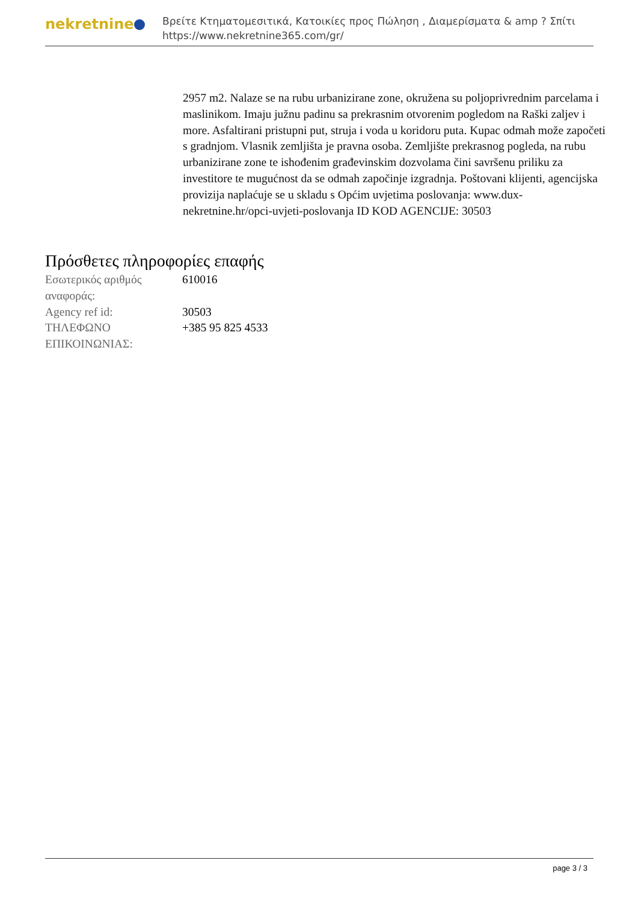nekretnine
Βρείτε Κτηματομεσιτικά, Κατοικίες προς Πώληση , Διαμερίσματα & amp ? Σπίτι
https://www.nekretnine365.com/gr/
2957 m2. Nalaze se na rubu urbanizirane zone, okružena su poljoprivrednim parcelama i maslinikom. Imaju južnu padinu sa prekrasnim otvorenim pogledom na Raški zaljev i more. Asfaltirani pristupni put, struja i voda u koridoru puta. Kupac odmah može započeti s gradnjom. Vlasnik zemljišta je pravna osoba. Zemljište prekrasnog pogleda, na rubu urbanizirane zone te ishođenim građevinskim dozvolama čini savršenu priliku za investitore te mugućnost da se odmah započinje izgradnja. Poštovani klijenti, agencijska provizija naplaćuje se u skladu s Općim uvjetima poslovanja: www.dux-nekretnine.hr/opci-uvjeti-poslovanja ID KOD AGENCIJE: 30503
Πρόσθετες πληροφορίες επαφής
| Εσωτερικός αριθμός αναφοράς: | 610016 |
| Agency ref id: | 30503 |
| ΤΗΛΕΦΩΝΟ ΕΠΙΚΟΙΝΩΝΙΑΣ: | +385 95 825 4533 |
page 3 / 3